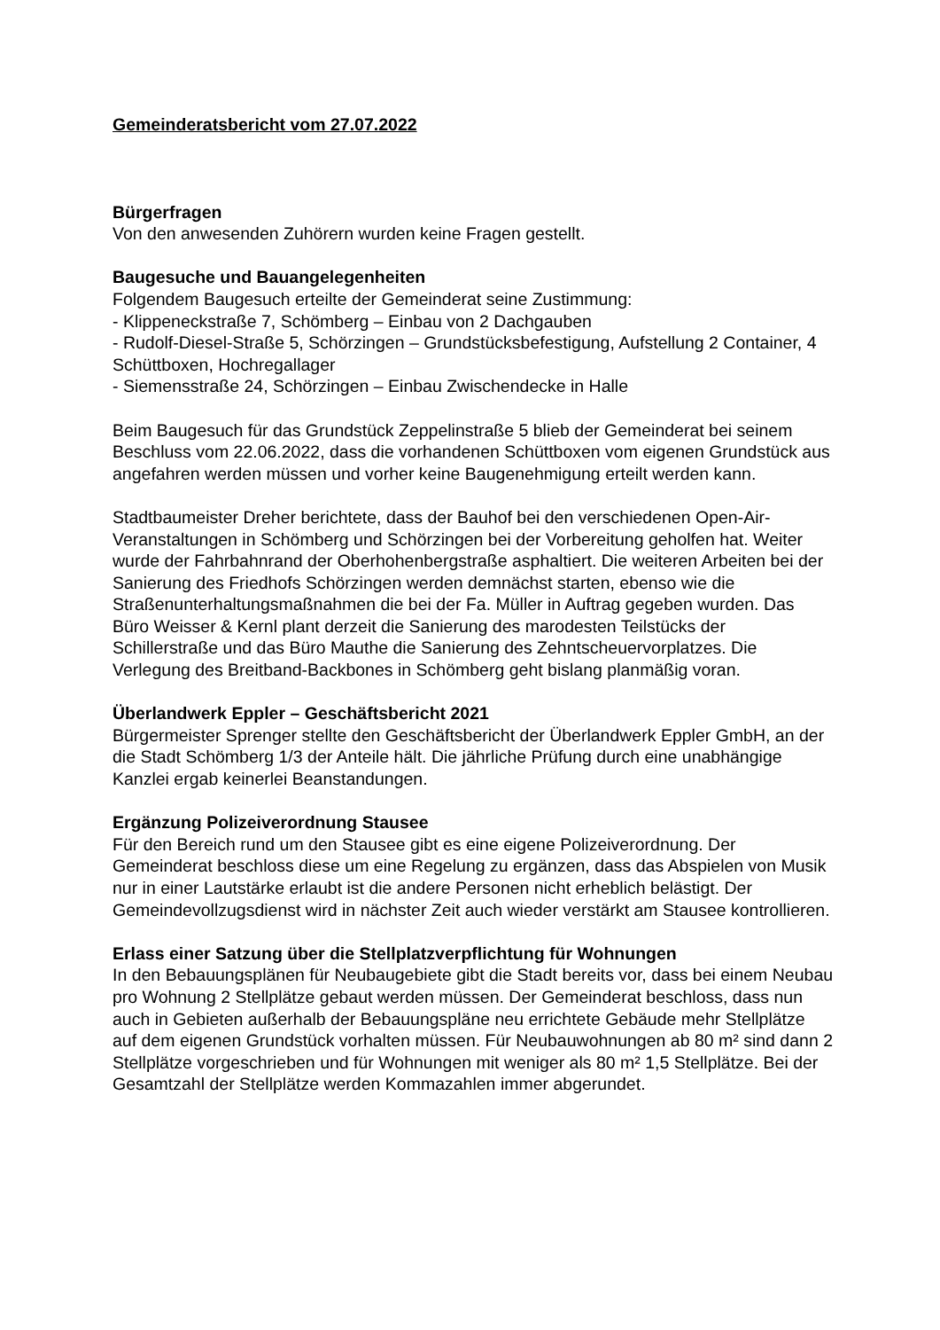Gemeinderatsbericht vom 27.07.2022
Bürgerfragen
Von den anwesenden Zuhörern wurden keine Fragen gestellt.
Baugesuche und Bauangelegenheiten
Folgendem Baugesuch erteilte der Gemeinderat seine Zustimmung:
- Klippeneckstraße 7, Schömberg – Einbau von 2 Dachgauben
- Rudolf-Diesel-Straße 5, Schörzingen – Grundstücksbefestigung, Aufstellung 2 Container, 4 Schüttboxen, Hochregallager
- Siemensstraße 24, Schörzingen – Einbau Zwischendecke in Halle
Beim Baugesuch für das Grundstück Zeppelinstraße 5 blieb der Gemeinderat bei seinem Beschluss vom 22.06.2022, dass die vorhandenen Schüttboxen vom eigenen Grundstück aus angefahren werden müssen und vorher keine Baugenehmigung erteilt werden kann.
Stadtbaumeister Dreher berichtete, dass der Bauhof bei den verschiedenen Open-Air-Veranstaltungen in Schömberg und Schörzingen bei der Vorbereitung geholfen hat. Weiter wurde der Fahrbahnrand der Oberhohenbergstraße asphaltiert. Die weiteren Arbeiten bei der Sanierung des Friedhofs Schörzingen werden demnächst starten, ebenso wie die Straßenunterhaltungsmaßnahmen die bei der Fa. Müller in Auftrag gegeben wurden. Das Büro Weisser & Kernl plant derzeit die Sanierung des marodesten Teilstücks der Schillerstraße und das Büro Mauthe die Sanierung des Zehntscheuervorplatzes. Die Verlegung des Breitband-Backbones in Schömberg geht bislang planmäßig voran.
Überlandwerk Eppler – Geschäftsbericht 2021
Bürgermeister Sprenger stellte den Geschäftsbericht der Überlandwerk Eppler GmbH, an der die Stadt Schömberg 1/3 der Anteile hält. Die jährliche Prüfung durch eine unabhängige Kanzlei ergab keinerlei Beanstandungen.
Ergänzung Polizeiverordnung Stausee
Für den Bereich rund um den Stausee gibt es eine eigene Polizeiverordnung. Der Gemeinderat beschloss diese um eine Regelung zu ergänzen, dass das Abspielen von Musik nur in einer Lautstärke erlaubt ist die andere Personen nicht erheblich belästigt. Der Gemeindevollzugsdienst wird in nächster Zeit auch wieder verstärkt am Stausee kontrollieren.
Erlass einer Satzung über die Stellplatzverpflichtung für Wohnungen
In den Bebauungsplänen für Neubaugebiete gibt die Stadt bereits vor, dass bei einem Neubau pro Wohnung 2 Stellplätze gebaut werden müssen. Der Gemeinderat beschloss, dass nun auch in Gebieten außerhalb der Bebauungspläne neu errichtete Gebäude mehr Stellplätze auf dem eigenen Grundstück vorhalten müssen. Für Neubauwohnungen ab 80 m² sind dann 2 Stellplätze vorgeschrieben und für Wohnungen mit weniger als 80 m² 1,5 Stellplätze. Bei der Gesamtzahl der Stellplätze werden Kommazahlen immer abgerundet.